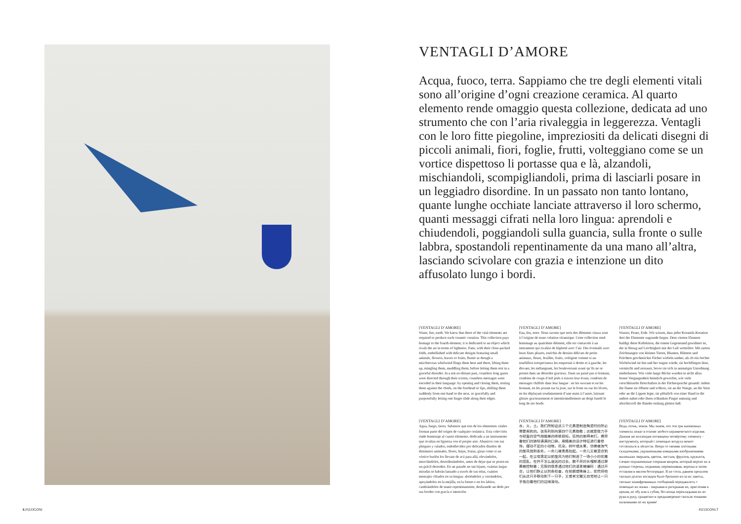VENTAGLI D’AMORE
Acqua, fuoco, terra. Sappiamo che tre degli elementi vitali sono all’origine d’ogni creazione ceramica. Al quarto elemento rende omaggio questa collezione, dedicata ad uno strumento che con l’aria rivaleggia in leggerezza. Ventagli con le loro fitte piegoline, impreziositi da delicati disegni di piccoli animali, fiori, foglie, frutti, volteggiano come se un vortice dispettoso li portasse qua e là, alzandoli, mischiandoli, scompigliandoli, prima di lasciarli posare in un leggiadro disordine. In un passato non tanto lontano, quante lunghe occhiate lanciate attraverso il loro schermo, quanti messaggi cifrati nella loro lingua: aprendoli e chiudendoli, poggiandoli sulla guancia, sulla fronte o sulle labbra, spostandoli repentinamente da una mano all’altra, lasciando scivolare con grazia e intenzione un dito affusolato lungo i bordi.
[VENTAGLI D’AMORE]
Water, fire, earth. We know that three of the vital elements are required to produce each ceramic creation. This collection pays homage to the fourth element; it is dedicated to an object which rivals the air in terms of lightness. Fans, with their close-packed folds, embellished with delicate designs featuring small animals, flowers, leaves or fruits, flutter as though a mischievous whirlwind flings them here and there, lifting them up, mingling them, muddling them, before letting them rest in a graceful disorder. In a not-so-distant past, countless long gazes were directed through their screen; countless messages were encoded in their language: by opening and closing them, resting them against the cheek, on the forehead or lips, shifting them suddenly from one hand to the next, or gracefully and purposefully letting one finger slide along their edges.
[VENTAGLI D’AMORE]
Eau, feu, terre. Nous savons que trois des éléments vitaux sont à l’origine de toute création céramique. Cette collection rend hommage au quatrième élément, elle est consacrée à un instrument qui rivalise de légèreté avec l’air. Des éventails avec leurs fines pliures, enrichis de dessins délicats de petits animaux, fleurs, feuilles, fruits, voltigent comme si un tourbillon irrespectueux les emportait à droite et à gauche, les élevant, les mélangeant, les bouleversant avant qu’ils ne se posent dans un désordre gracieux. Dans un passé pas si lointain, combien de coups d’œil jetés à travers leur écran, combien de messages chiffrés dans leur langue : en les ouvrant et en les fermant, en les posant sur la joue, sur le front ou sur les lèvres, en les déplaçant soudainement d’une main à l’autre, laissant glisser gracieusement et intentionnellement un doigt fuselé le long de ses bords.
[VENTAGLI D’AMORE]
Wasser, Feuer, Erde. Wir wissen, dass jeder Keramik-Kreation drei der Elemente zugrunde liegen. Dem vierten Element huldigt diese Kollektion, die einem Gegenstand gewidmet ist, der in Bezug auf Leichtigkeit mit der Luft wetteifert. Mit zarten Zeichnungen von kleinen Tieren, Blumen, Blättern und Früchten geschmückte Fächer wirbeln umher, als ob ein frecher Wirbelwind sie hin und her tragen würde, sie hochfliegen lässt, vermischt und zerzaust, bevor sie sich in anmutiger Unordnung niederlassen. Wie viele lange Blicke wurden in nicht allzu ferner Vergangenheit heimlich geworfen, wie viele verschlüsselte Botschaften in der Fächersprache gesandt: indem die Dame sie öffnete und schloss, sie an die Wange, an die Stirn oder an die Lippen legte, sie plötzlich von einer Hand in die andere nahm oder ihren schlanken Finger anmutig und absichtsvoll die Ränder entlang gleiten ließ.
[VENTAGLI D’AMORE]
Agua, fuego, tierra. Sabemos que tres de los elementos vitales forman parte del origen de cualquier cerámica. Esta colección rinde homenaje al cuarto elemento, dedicada a un instrumento que rivaliza en ligereza con el propio aire. Abanicos con sus pliegues y calados, embellecidos por delicados diseños de diminutos animales, flores, hojas, frutas, giran como si un vórtice burlón los llevase de acá para allá, elevándolos, mezclándolos, desordenándolos, antes de dejar que se posen en un grácil desorden. En un pasado no tan lejano, cuántas largas miradas se habrán lanzado a través de sus telas, cuántos mensajes cifrados en su lengua: abriéndolos y cerrándolos, apoyándolos en la mejilla, en la frente o en los labios, cambiándolos de mano repentinamente, deslizando un dedo por sus bordes con gracia e intención.
[VENTAGLI D’AMORE]
水，火，土。我们所知道这三个元素是制造陶瓷时的所必需要用到的。该系列则向第四个元素致敬；这就是致力于与轻盈的空气相媲美的终极目标。狂热的崇拜者们，携带着他们的装得满满的口袋，用精美的设计特征进行着修饰，摆动不定的小动物，花朵，树叶或水果，仿佛被淘气的旋风抛到各处，一会儿被高高抬起，一会儿又被混合到一起，在尘埃落定以前旋风为他们制造了一场小小的优雅的混乱。在并不怎么遥远的过去，数不尽的长嘎斯通过屏幕被控制着；无限的信息通过他们的语言被编码：通过开合，让他们静止以防备检查，在前额或嘴唇上，突然将他们从这只手移动到下一只手，又或者文雅又自觉地让一只手指沿着他们的边缘滑动。
[VENTAGLI D’AMORE]
Вода, огонь, земля. Мы знаем, что эти три жизненных элемента лежат в основе любого керамического изделия. Данная же коллекция посвящена четвёртому элементу - инструменту, который с помощью воздуха может состязаться в лёгкости. Веера со своими плотными складочками, украшенными изящными изображениями маленьких зверьков, цветов, листьев, фруктов, кружатся, словно подхваченные озорным вихрем, который вертит их в разные стороны, поднимая, перемешивая, вороша и затем оставляя в милом беспорядке. В не столь давнем прошлом сколько долгих взглядов было брошено из-за их завесы, сколько зашифрованных сообщений передавалось с помощью их языка - закрывая и раскрывая их, прислоняя к щекам, ко лбу или к губам, без конца перекладывая их из руки в руку, грациозно и преднамеренно скользя тонкими пальчиками по их краям!
6.PIZZIGONI PIZZIGONI.7